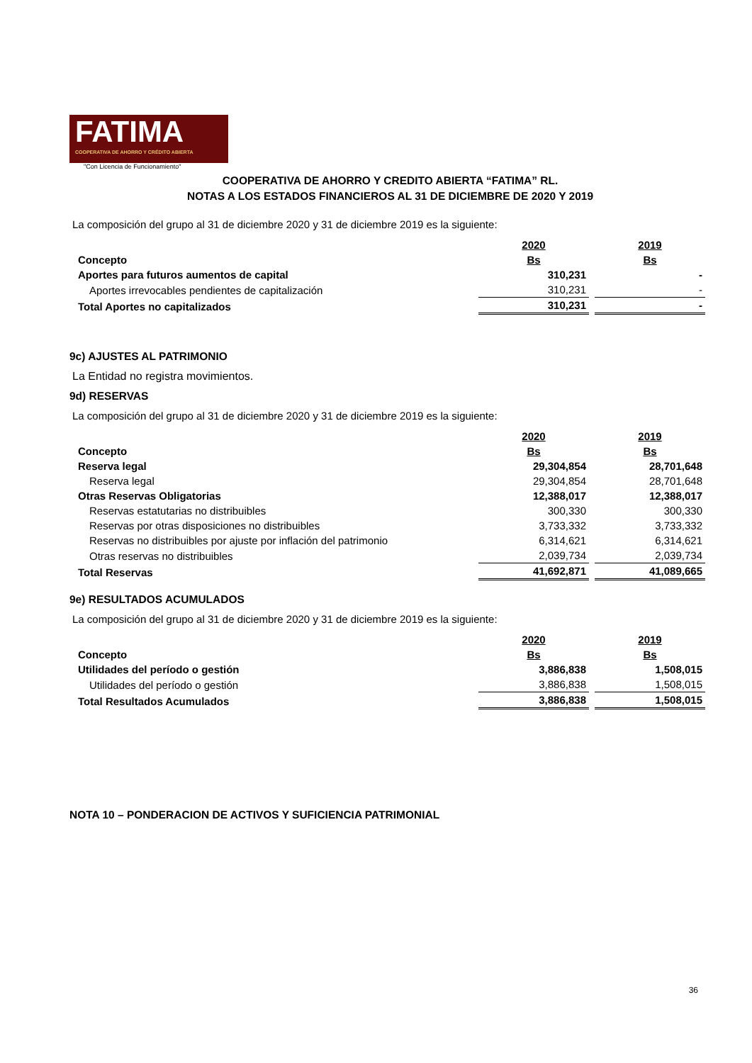FATIMA
COOPERATIVA DE AHORRO Y CRÉDITO ABIERTA
"Con Licencia de Funcionamiento"
COOPERATIVA DE AHORRO Y CREDITO ABIERTA “FATIMA” RL.
NOTAS A LOS ESTADOS FINANCIEROS AL 31 DE DICIEMBRE DE 2020 Y 2019
La composición del grupo al 31 de diciembre 2020 y 31 de diciembre 2019 es la siguiente:
| | 2020 | 2019 |
| --- | --- | --- |
| Concepto | Bs | Bs |
| Aportes para futuros aumentos de capital | 310,231 | - |
| Aportes irrevocables pendientes de capitalización | 310,231 | - |
| Total Aportes no capitalizados | 310,231 | - |
9c) AJUSTES AL PATRIMONIO
La Entidad no registra movimientos.
9d) RESERVAS
La composición del grupo al 31 de diciembre 2020 y 31 de diciembre 2019 es la siguiente:
| | 2020 | 2019 |
| --- | --- | --- |
| Concepto | Bs | Bs |
| Reserva legal | 29,304,854 | 28,701,648 |
| Reserva legal | 29,304,854 | 28,701,648 |
| Otras Reservas Obligatorias | 12,388,017 | 12,388,017 |
| Reservas estatutarias no distribuibles | 300,330 | 300,330 |
| Reservas por otras disposiciones no distribuibles | 3,733,332 | 3,733,332 |
| Reservas no distribuibles por ajuste por inflación del patrimonio | 6,314,621 | 6,314,621 |
| Otras reservas no distribuibles | 2,039,734 | 2,039,734 |
| Total Reservas | 41,692,871 | 41,089,665 |
9e) RESULTADOS ACUMULADOS
La composición del grupo al 31 de diciembre 2020 y 31 de diciembre 2019 es la siguiente:
| | 2020 | 2019 |
| --- | --- | --- |
| Concepto | Bs | Bs |
| Utilidades del período o gestión | 3,886,838 | 1,508,015 |
| Utilidades del período o gestión | 3,886,838 | 1,508,015 |
| Total Resultados Acumulados | 3,886,838 | 1,508,015 |
NOTA 10 – PONDERACION DE ACTIVOS Y SUFICIENCIA PATRIMONIAL
36